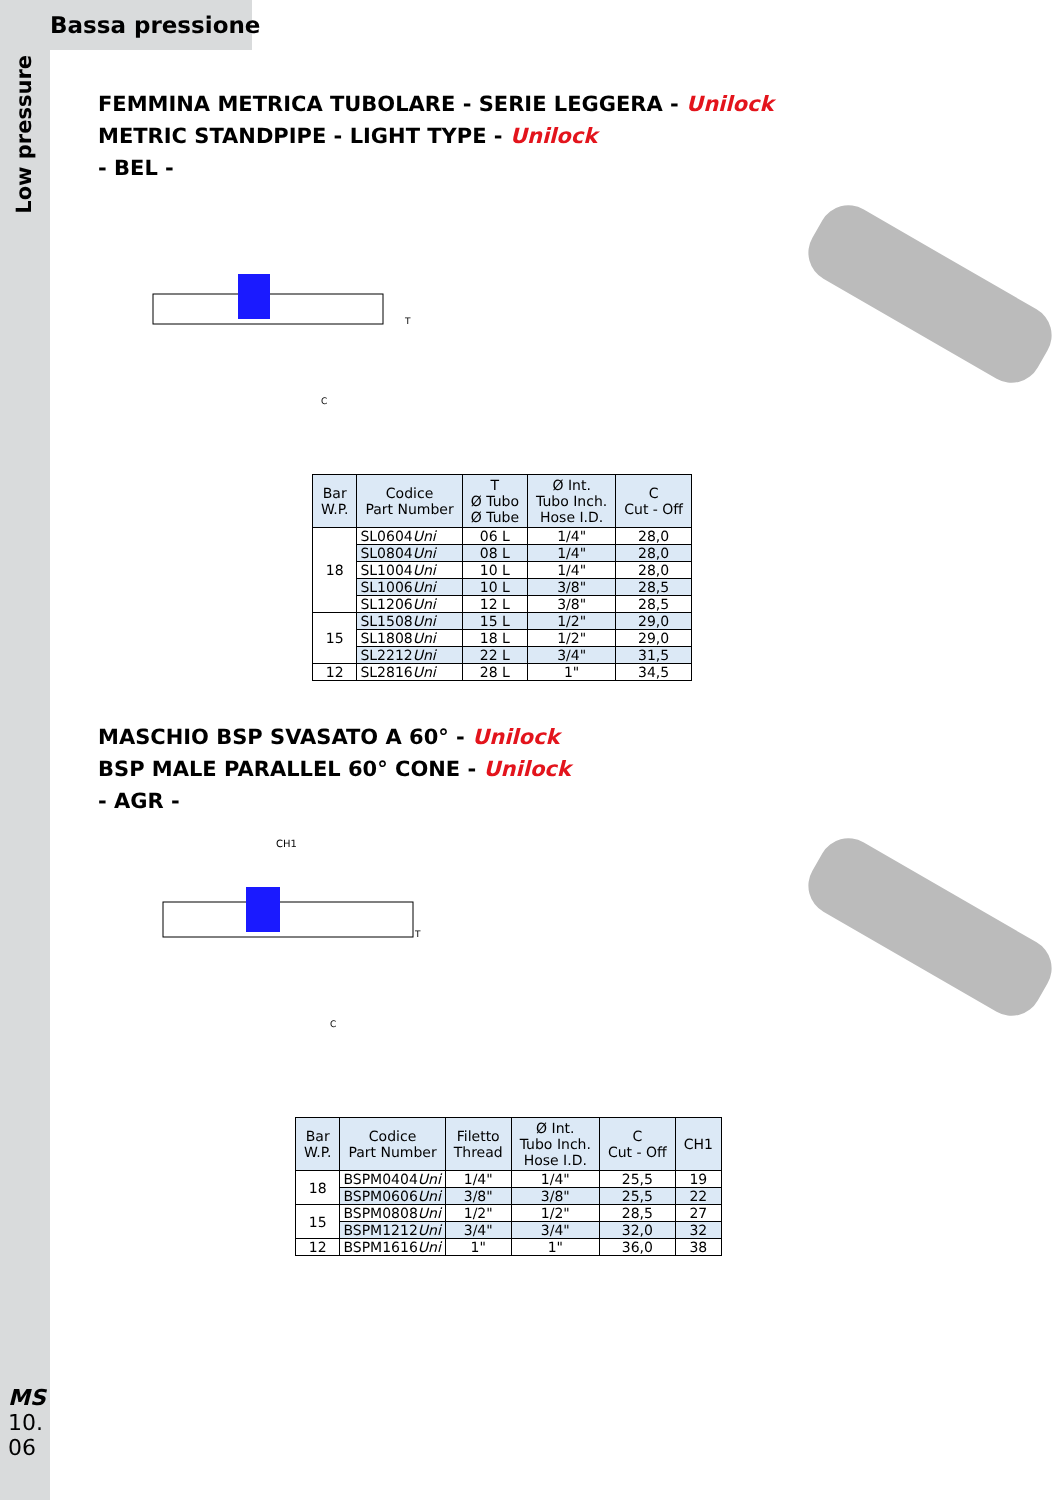Bassa pressione
Low pressure
FEMMINA METRICA TUBOLARE - SERIE LEGGERA - Unilock
METRIC STANDPIPE - LIGHT TYPE - Unilock
- BEL -
T
C
| Bar W.P. | Codice Part Number | T Ø Tubo Ø Tube | Ø Int. Tubo Inch. Hose I.D. | C Cut - Off |
| --- | --- | --- | --- | --- |
| 18 | SL0604 Uni | 06 L | 1/4" | 28,0 |
| | SL0804 Uni | 08 L | 1/4" | 28,0 |
| | SL1004 Uni | 10 L | 1/4" | 28,0 |
| | SL1006 Uni | 10 L | 3/8" | 28,5 |
| | SL1206 Uni | 12 L | 3/8" | 28,5 |
| 15 | SL1508 Uni | 15 L | 1/2" | 29,0 |
| | SL1808 Uni | 18 L | 1/2" | 29,0 |
| | SL2212 Uni | 22 L | 3/4" | 31,5 |
| 12 | SL2816 Uni | 28 L | 1" | 34,5 |
MASCHIO BSP SVASATO A 60° - Unilock
BSP MALE PARALLEL 60° CONE - Unilock
- AGR -
CH1
T
C
| Bar W.P. | Codice Part Number | Filetto Thread | Ø Int. Tubo Inch. Hose I.D. | C Cut - Off | CH1 |
| --- | --- | --- | --- | --- | --- |
| 18 | BSPM0404 Uni | 1/4" | 1/4" | 25,5 | 19 |
| | BSPM0606 Uni | 3/8" | 3/8" | 25,5 | 22 |
| 15 | BSPM0808 Uni | 1/2" | 1/2" | 28,5 | 27 |
| | BSPM1212 Uni | 3/4" | 3/4" | 32,0 | 32 |
| 12 | BSPM1616 Uni | 1" | 1" | 36,0 | 38 |
MS
10.
06